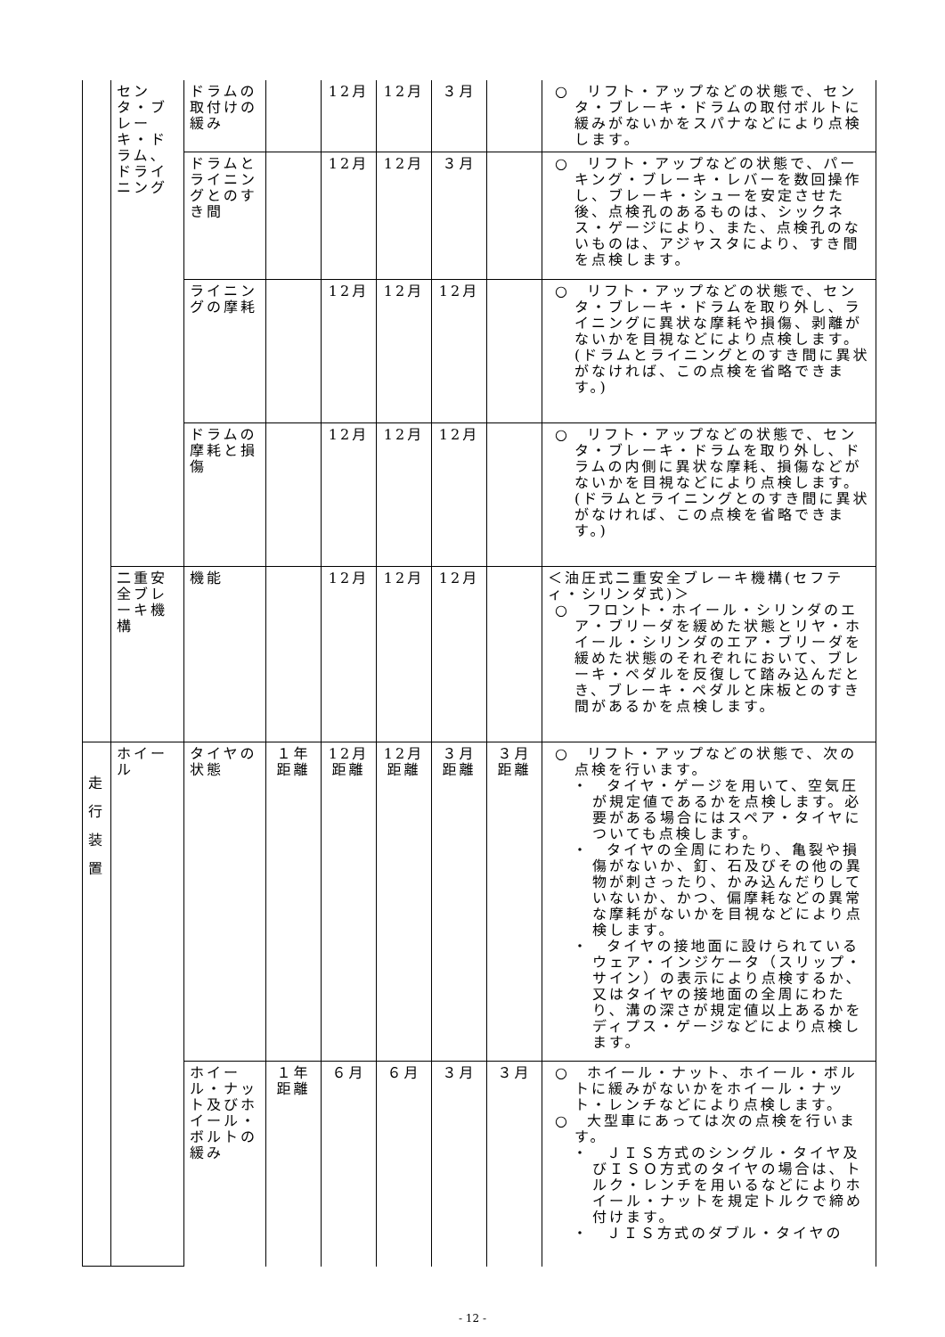| | センタ・ブレーキ・ドラム、ドライニング | ドラムの取付けの緩み | | 12月 | 12月 | ３月 | | ○ リフト・アップなどの状態で、センタ・ブレーキ・ドラムの取付ボルトに緩みがないかをスパナなどにより点検します。 |
| | | ドラムとライニングとのすき間 | | 12月 | 12月 | ３月 | | ○ リフト・アップなどの状態で、パーキング・ブレーキ・レバーを数回操作し、ブレーキ・シューを安定させた後、点検孔のあるものは、シックネス・ゲージにより、また、点検孔のないものは、アジャスタにより、すき間を点検します。 |
| | | ライニングの摩耗 | | 12月 | 12月 | 12月 | | ○ リフト・アップなどの状態で、センタ・ブレーキ・ドラムを取り外し、ライニングに異状な摩耗や損傷、剥離がないかを目視などにより点検します。 (ドラムとライニングとのすき間に異状がなければ、この点検を省略できます。) |
| | | ドラムの摩耗と損傷 | | 12月 | 12月 | 12月 | | ○ リフト・アップなどの状態で、センタ・ブレーキ・ドラムを取り外し、ドラムの内側に異状な摩耗、損傷などがないかを目視などにより点検します。 (ドラムとライニングとのすき間に異状がなければ、この点検を省略できます。) |
| | 二重安全ブレーキ機構 | 機能 | | 12月 | 12月 | 12月 | | ＜油圧式二重安全ブレーキ機構(セフティ・シリンダ式)＞ ○ フロント・ホイール・シリンダのエア・ブリーダを緩めた状態とリヤ・ホイール・シリンダのエア・ブリーダを緩めた状態のそれぞれにおいて、ブレーキ・ペダルを反復して踏み込んだとき、ブレーキ・ペダルと床板とのすき間があるかを点検します。 |
| 走 行 装 置 | ホイール | タイヤの状態 | １年 距離 | 12月 距離 | 12月 距離 | ３月 距離 | ３月 距離 | ○ リフト・アップなどの状態で、次の点検を行います。 ・ タイヤ・ゲージを用いて、空気圧が規定値であるかを点検します。必要がある場合にはスペア・タイヤについても点検します。 ・ タイヤの全周にわたり、亀裂や損傷がないか、釘、石及びその他の異物が刺さったり、かみ込んだりしていないか、かつ、偏摩耗などの異常な摩耗がないかを目視などにより点検します。 ・ タイヤの接地面に設けられているウェア・インジケータ（スリップ・サイン）の表示により点検するか、又はタイヤの接地面の全周にわたり、溝の深さが規定値以上あるかをディプス・ゲージなどにより点検します。 |
| | | ホイール・ナット及びホイール・ボルトの緩み | １年 距離 | ６月 | ６月 | ３月 | ３月 | ○ ホイール・ナット、ホイール・ボルトに緩みがないかをホイール・ナット・レンチなどにより点検します。 ○ 大型車にあっては次の点検を行います。 ・ ＪＩＳ方式のシングル・タイヤ及びＩＳＯ方式のタイヤの場合は、トルク・レンチを用いるなどによりホイール・ナットを規定トルクで締め付けます。 ・ ＪＩＳ方式のダブル・タイヤの |
- 12 -